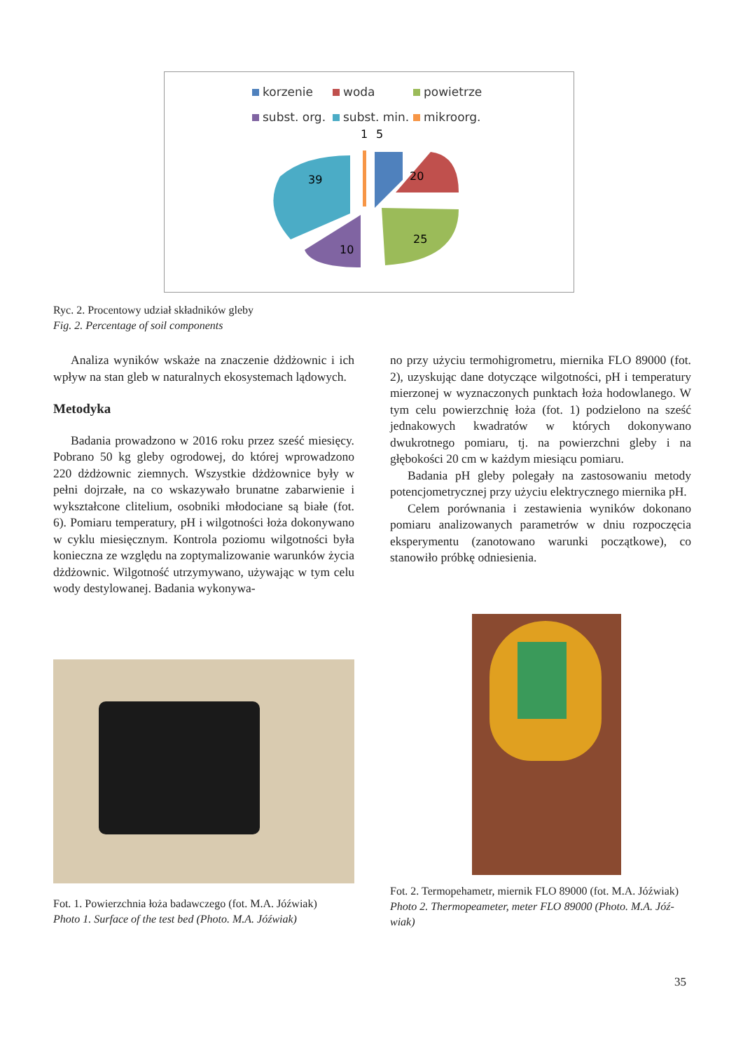korzenie woda powietrze subst. org. subst. min. mikroorg.
1
5
20
25
10
39
Ryc. 2. Procentowy udział składników gleby
Fig. 2. Percentage of soil components
Analiza wyników wskaże na znaczenie dżdżownic i ich wpływ na stan gleb w naturalnych ekosystemach lądowych.
Metodyka
Badania prowadzono w 2016 roku przez sześć miesięcy. Pobrano 50 kg gleby ogrodowej, do której wprowadzono 220 dżdżownic ziemnych. Wszystkie dżdżownice były w pełni dojrzałe, na co wskazywało brunatne zabarwienie i wykształcone clitelium, osobniki młodociane są białe (fot. 6). Pomiaru temperatury, pH i wilgotności łoża dokonywano w cyklu miesięcznym. Kontrola poziomu wilgotności była konieczna ze względu na zoptymalizowanie warunków życia dżdżownic. Wilgotność utrzymywano, używając w tym celu wody destylowanej. Badania wykonywa-
no przy użyciu termohigrometru, miernika FLO 89000 (fot. 2), uzyskując dane dotyczące wilgotności, pH i temperatury mierzonej w wyznaczonych punktach łoża hodowlanego. W tym celu powierzchnię łoża (fot. 1) podzielono na sześć jednakowych kwadratów w których dokonywano dwukrotnego pomiaru, tj. na powierzchni gleby i na głębokości 20 cm w każdym miesiącu pomiaru.
Badania pH gleby polegały na zastosowaniu metody potencjometrycznej przy użyciu elektrycznego miernika pH.
Celem porównania i zestawienia wyników dokonano pomiaru analizowanych parametrów w dniu rozpoczęcia eksperymentu (zanotowano warunki początkowe), co stanowiło próbkę odniesienia.
Fot. 1. Powierzchnia łoża badawczego (fot. M.A. Jóźwiak)
Photo 1. Surface of the test bed (Photo. M.A. Jóźwiak)
Fot. 2. Termopehametr, miernik FLO 89000 (fot. M.A. Jóźwiak)
Photo 2. Thermopeameter, meter FLO 89000 (Photo. M.A. Jóź-wiak)
35